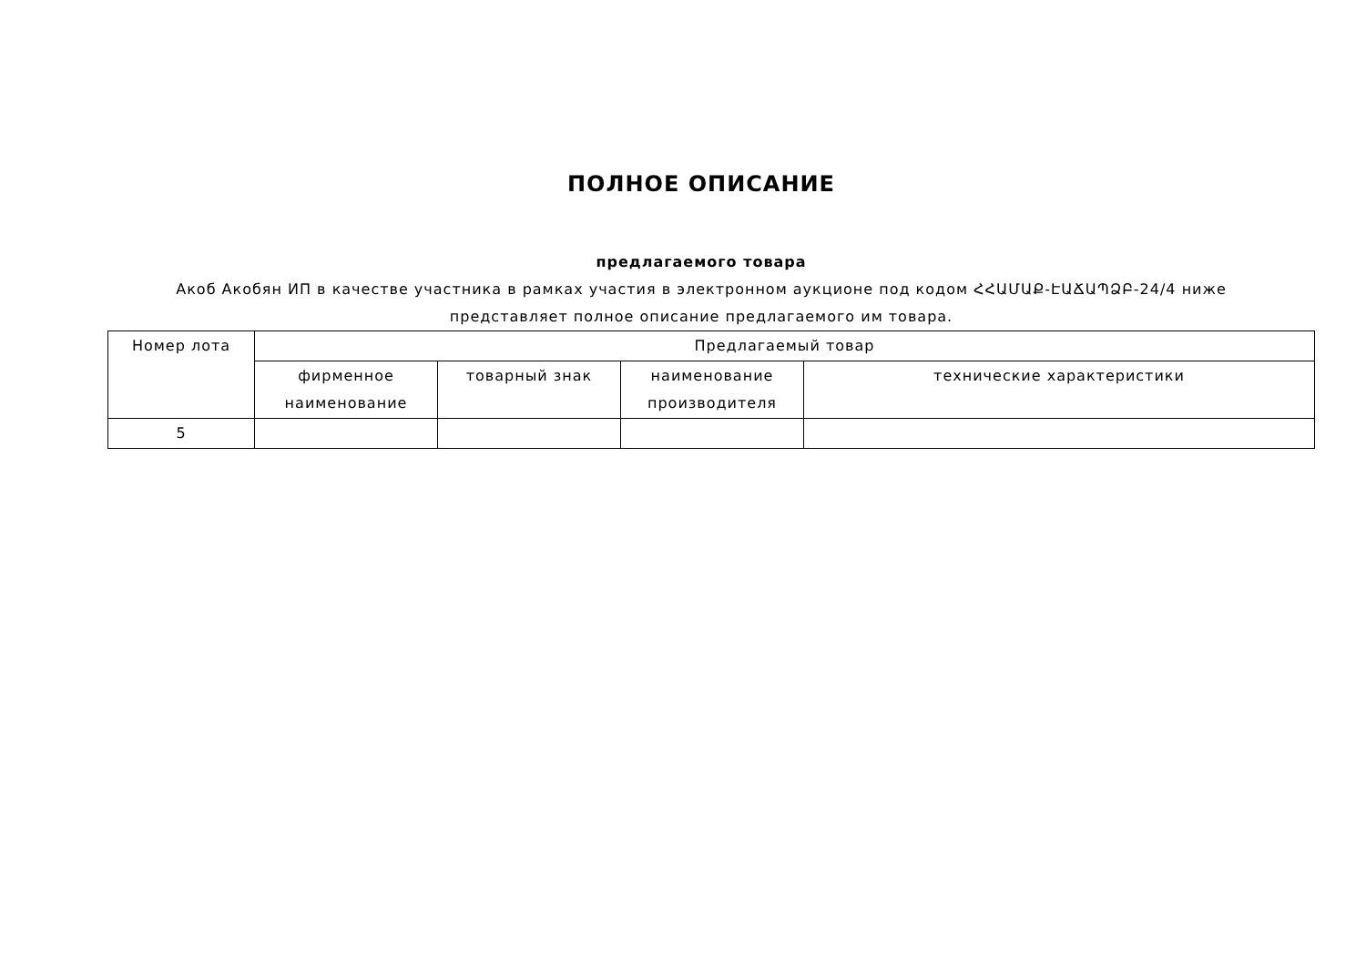ПОЛНОЕ ОПИСАНИЕ
предлагаемого товара
Акоб Акобян ИП в качестве участника в рамках участия в электронном аукционе под кодом ՀՀԱՄԱՔ-ԷԱՃԱՊՁԲ-24/4 ниже представляет полное описание предлагаемого им товара.
| Номер лота | Предлагаемый товар | | | |
| --- | --- | --- | --- | --- |
| | фирменное наименование | товарный знак | наименование производителя | технические характеристики |
| 5 | | | | |